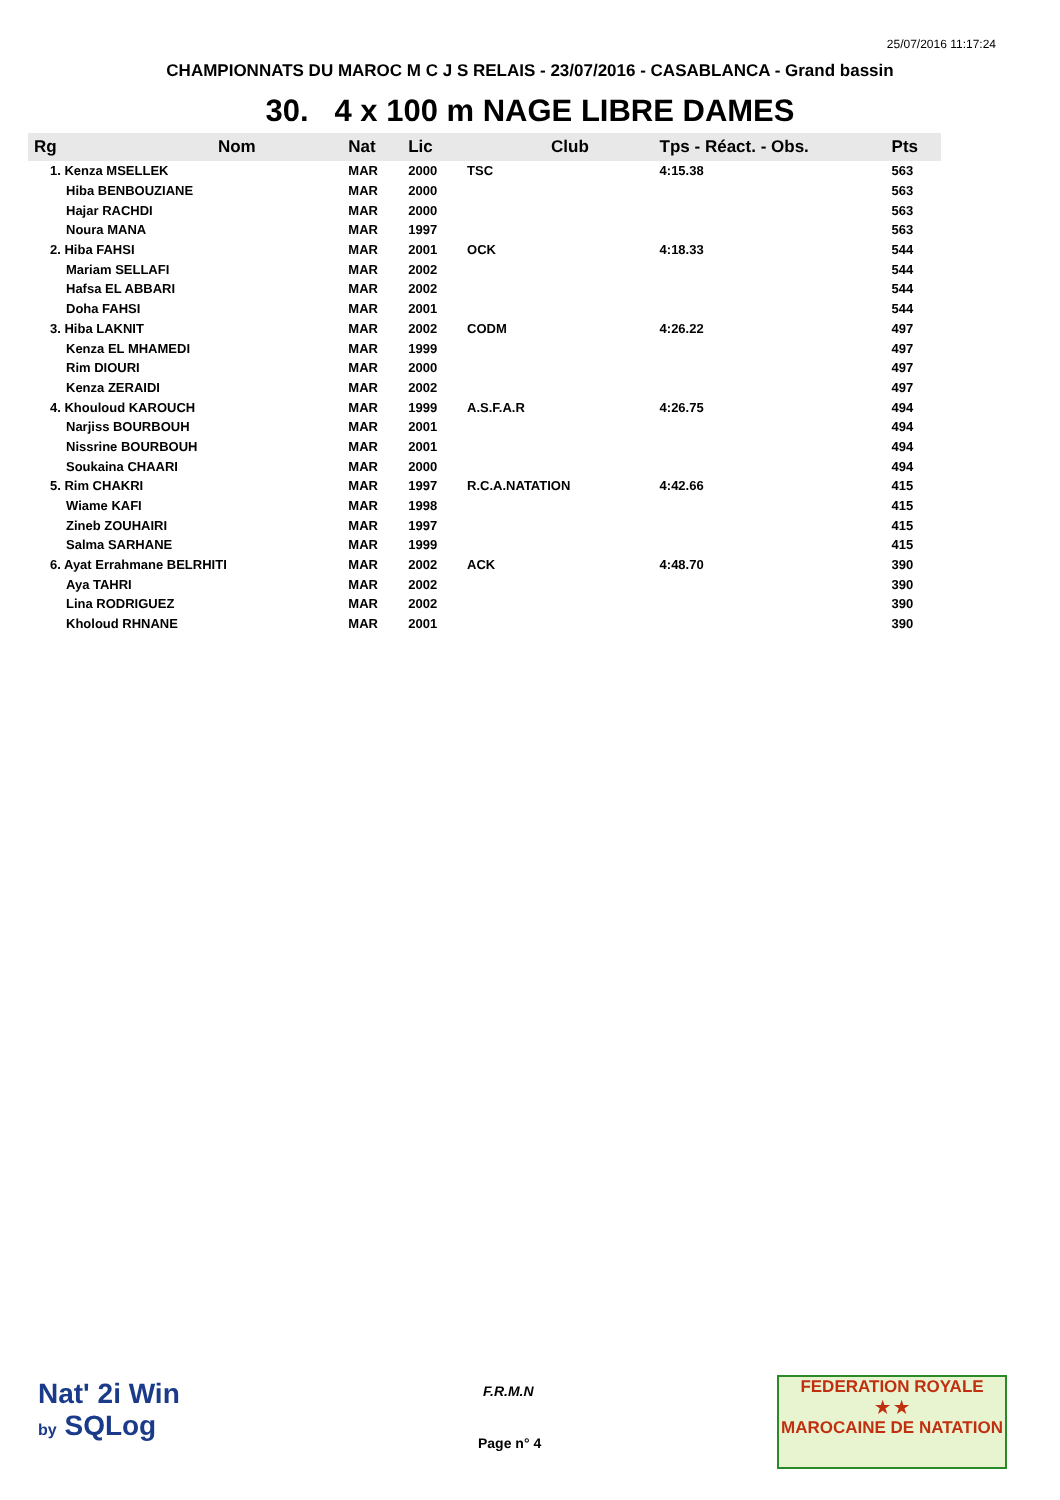25/07/2016 11:17:24
CHAMPIONNATS DU MAROC M C J S RELAIS - 23/07/2016 - CASABLANCA - Grand bassin
30. 4 x 100 m NAGE LIBRE DAMES
| Rg | Nom | Nat | Lic | Club | Tps - Réact. - Obs. | Pts |
| --- | --- | --- | --- | --- | --- | --- |
| 1. Kenza MSELLEK | | MAR | 2000 | TSC | 4:15.38 | 563 |
| Hiba BENBOUZIANE | | MAR | 2000 | | | 563 |
| Hajar RACHDI | | MAR | 2000 | | | 563 |
| Noura MANA | | MAR | 1997 | | | 563 |
| 2. Hiba FAHSI | | MAR | 2001 | OCK | 4:18.33 | 544 |
| Mariam SELLAFI | | MAR | 2002 | | | 544 |
| Hafsa EL ABBARI | | MAR | 2002 | | | 544 |
| Doha FAHSI | | MAR | 2001 | | | 544 |
| 3. Hiba LAKNIT | | MAR | 2002 | CODM | 4:26.22 | 497 |
| Kenza EL MHAMEDI | | MAR | 1999 | | | 497 |
| Rim DIOURI | | MAR | 2000 | | | 497 |
| Kenza ZERAIDI | | MAR | 2002 | | | 497 |
| 4. Khouloud KAROUCH | | MAR | 1999 | A.S.F.A.R | 4:26.75 | 494 |
| Narjiss BOURBOUH | | MAR | 2001 | | | 494 |
| Nissrine BOURBOUH | | MAR | 2001 | | | 494 |
| Soukaina CHAARI | | MAR | 2000 | | | 494 |
| 5. Rim CHAKRI | | MAR | 1997 | R.C.A.NATATION | 4:42.66 | 415 |
| Wiame KAFI | | MAR | 1998 | | | 415 |
| Zineb ZOUHAIRI | | MAR | 1997 | | | 415 |
| Salma SARHANE | | MAR | 1999 | | | 415 |
| 6. Ayat Errahmane BELRHITI | | MAR | 2002 | ACK | 4:48.70 | 390 |
| Aya TAHRI | | MAR | 2002 | | | 390 |
| Lina RODRIGUEZ | | MAR | 2002 | | | 390 |
| Kholoud RHNANE | | MAR | 2001 | | | 390 |
Nat' 2i Win
by SQLog
F.R.M.N
Page n° 4
FEDERATION ROYALE
★ ★
MAROCAINE DE NATATION